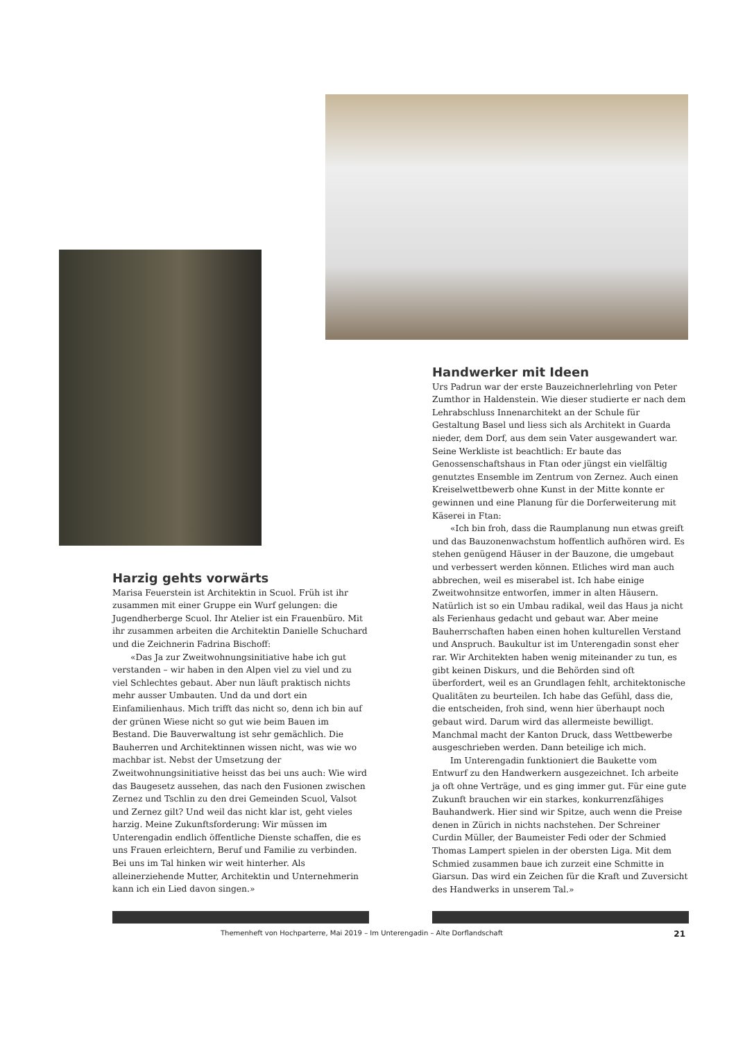Handwerker mit Ideen
Urs Padrun war der erste Bauzeichnerlehrling von Peter Zumthor in Haldenstein. Wie dieser studierte er nach dem Lehrabschluss Innenarchitekt an der Schule für Gestaltung Basel und liess sich als Architekt in Guarda nieder, dem Dorf, aus dem sein Vater ausgewandert war. Seine Werkliste ist beachtlich: Er baute das Genossenschaftshaus in Ftan oder jüngst ein vielfältig genutztes Ensemble im Zentrum von Zernez. Auch einen Kreiselwettbewerb ohne Kunst in der Mitte konnte er gewinnen und eine Planung für die Dorferweiterung mit Käserei in Ftan:
«Ich bin froh, dass die Raumplanung nun etwas greift und das Bauzonenwachstum hoffentlich aufhören wird. Es stehen genügend Häuser in der Bauzone, die umgebaut und verbessert werden können. Etliches wird man auch abbrechen, weil es miserabel ist. Ich habe einige Zweitwohnsitze entworfen, immer in alten Häusern. Natürlich ist so ein Umbau radikal, weil das Haus ja nicht als Ferienhaus gedacht und gebaut war. Aber meine Bauherrschaften haben einen hohen kulturellen Verstand und Anspruch. Baukultur ist im Unterengadin sonst eher rar. Wir Architekten haben wenig miteinander zu tun, es gibt keinen Diskurs, und die Behörden sind oft überfordert, weil es an Grundlagen fehlt, architektonische Qualitäten zu beurteilen. Ich habe das Gefühl, dass die, die entscheiden, froh sind, wenn hier überhaupt noch gebaut wird. Darum wird das allermeiste bewilligt. Manchmal macht der Kanton Druck, dass Wettbewerbe ausgeschrieben werden. Dann beteilige ich mich.
Im Unterengadin funktioniert die Baukette vom Entwurf zu den Handwerkern ausgezeichnet. Ich arbeite ja oft ohne Verträge, und es ging immer gut. Für eine gute Zukunft brauchen wir ein starkes, konkurrenzfähiges Bauhandwerk. Hier sind wir Spitze, auch wenn die Preise denen in Zürich in nichts nachstehen. Der Schreiner Curdin Müller, der Baumeister Fedi oder der Schmied Thomas Lampert spielen in der obersten Liga. Mit dem Schmied zusammen baue ich zurzeit eine Schmitte in Giarsun. Das wird ein Zeichen für die Kraft und Zuversicht des Handwerks in unserem Tal.»
Harzig gehts vorwärts
Marisa Feuerstein ist Architektin in Scuol. Früh ist ihr zusammen mit einer Gruppe ein Wurf gelungen: die Jugendherberge Scuol. Ihr Atelier ist ein Frauenbüro. Mit ihr zusammen arbeiten die Architektin Danielle Schuchard und die Zeichnerin Fadrina Bischoff:
«Das Ja zur Zweitwohnungsinitiative habe ich gut verstanden – wir haben in den Alpen viel zu viel und zu viel Schlechtes gebaut. Aber nun läuft praktisch nichts mehr ausser Umbauten. Und da und dort ein Einfamilienhaus. Mich trifft das nicht so, denn ich bin auf der grünen Wiese nicht so gut wie beim Bauen im Bestand. Die Bauverwaltung ist sehr gemächlich. Die Bauherren und Architektinnen wissen nicht, was wie wo machbar ist. Nebst der Umsetzung der Zweitwohnungsinitiative heisst das bei uns auch: Wie wird das Baugesetz aussehen, das nach den Fusionen zwischen Zernez und Tschlin zu den drei Gemeinden Scuol, Valsot und Zernez gilt? Und weil das nicht klar ist, geht vieles harzig. Meine Zukunftsforderung: Wir müssen im Unterengadin endlich öffentliche Dienste schaffen, die es uns Frauen erleichtern, Beruf und Familie zu verbinden. Bei uns im Tal hinken wir weit hinterher. Als alleinerziehende Mutter, Architektin und Unternehmerin kann ich ein Lied davon singen.»
Themenheft von Hochparterre, Mai 2019 – Im Unterengadin – Alte Dorflandschaft 21